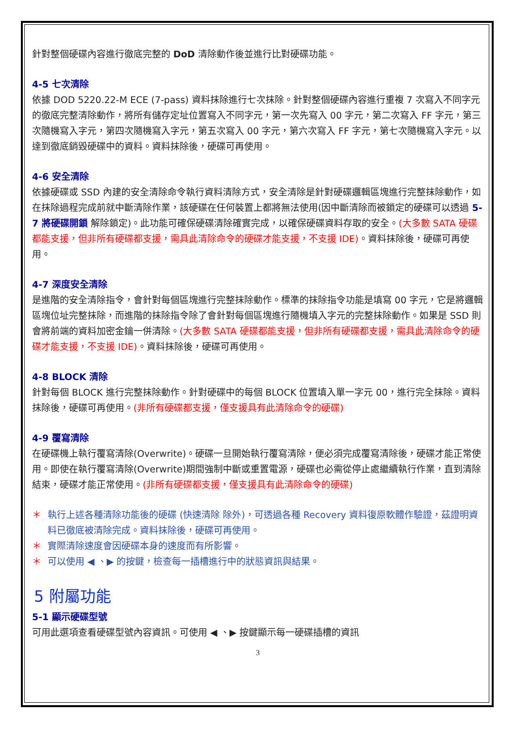針對整個硬碟內容進行徹底完整的 DoD 清除動作後並進行比對硬碟功能。
4-5 七次清除
依據 DOD 5220.22-M ECE (7-pass) 資料抹除進行七次抹除。針對整個硬碟內容進行重複 7 次寫入不同字元的徹底完整清除動作，將所有儲存定址位置寫入不同字元，第一次先寫入 00 字元，第二次寫入 FF 字元，第三次隨機寫入字元，第四次隨機寫入字元，第五次寫入 00 字元，第六次寫入 FF 字元，第七次隨機寫入字元。以達到徹底銷毀硬碟中的資料。資料抹除後，硬碟可再使用。
4-6 安全清除
依據硬碟或 SSD 內建的安全清除命令執行資料清除方式，安全清除是針對硬碟邏輯區塊進行完整抹除動作，如在抹除過程完成前就中斷清除作業，該硬碟在任何裝置上都將無法使用(因中斷清除而被鎖定的硬碟可以透過 5-7 將硬碟開鎖 解除鎖定)。此功能可確保硬碟清除確實完成，以確保硬碟資料存取的安全。(大多數 SATA 硬碟都能支援，但非所有硬碟都支援，需具此清除命令的硬碟才能支援，不支援 IDE)。資料抹除後，硬碟可再使用。
4-7 深度安全清除
是進階的安全清除指令，會針對每個區塊進行完整抹除動作。標準的抹除指令功能是填寫 00 字元，它是將邏輯區塊位址完整抹除，而進階的抹除指令除了會針對每個區塊進行隨機填入字元的完整抹除動作。如果是 SSD 則會將前端的資料加密金鑰一併清除。(大多數 SATA 硬碟都能支援，但非所有硬碟都支援，需具此清除命令的硬碟才能支援，不支援 IDE)。資料抹除後，硬碟可再使用。
4-8 BLOCK 清除
針對每個 BLOCK 進行完整抹除動作。針對硬碟中的每個 BLOCK 位置填入單一字元 00，進行完全抹除。資料抹除後，硬碟可再使用。(非所有硬碟都支援，僅支援具有此清除命令的硬碟)
4-9 覆寫清除
在硬碟機上執行覆寫清除(Overwrite)。硬碟一旦開始執行覆寫清除，便必須完成覆寫清除後，硬碟才能正常使用。即使在執行覆寫清除(Overwrite)期間強制中斷或重置電源，硬碟也必需從停止處繼續執行作業，直到清除結束，硬碟才能正常使用。(非所有硬碟都支援，僅支援具有此清除命令的硬碟)
＊ 執行上述各種清除功能後的硬碟 (快速清除 除外)，可透過各種 Recovery 資料復原軟體作驗證，茲證明資料已徹底被清除完成。資料抹除後，硬碟可再使用。
＊ 實際清除速度會因硬碟本身的速度而有所影響。
＊ 可以使用 ◀ 、▶ 的按鍵，檢查每一插槽進行中的狀態資訊與結果。
5 附屬功能
5-1 顯示硬碟型號
可用此選項查看硬碟型號內容資訊。可使用 ◀ 、▶ 按鍵顯示每一硬碟插槽的資訊
3